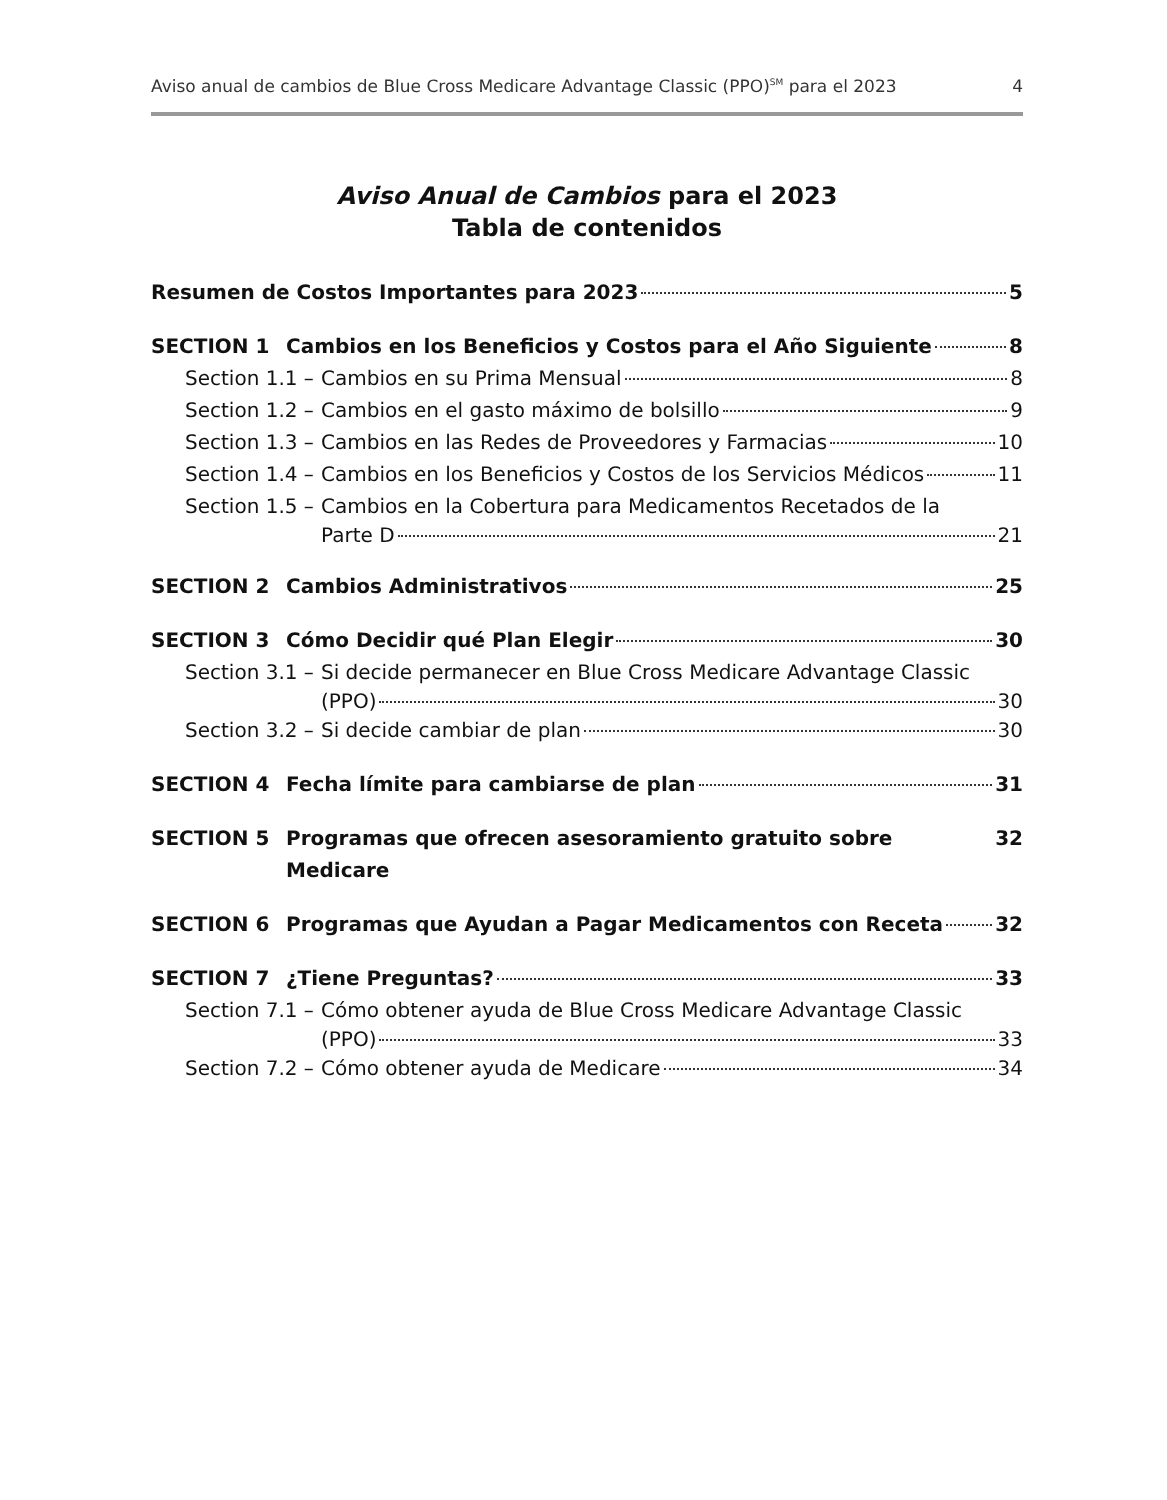Aviso anual de cambios de Blue Cross Medicare Advantage Classic (PPO)<sup>SM</sup> para el 2023 4
Aviso Anual de Cambios para el 2023
Tabla de contenidos
Resumen de Costos Importantes para 2023 5
SECTION 1 Cambios en los Beneficios y Costos para el Año Siguiente 8
Section 1.1 – Cambios en su Prima Mensual 8
Section 1.2 – Cambios en el gasto máximo de bolsillo 9
Section 1.3 – Cambios en las Redes de Proveedores y Farmacias 10
Section 1.4 – Cambios en los Beneficios y Costos de los Servicios Médicos 11
Section 1.5 – Cambios en la Cobertura para Medicamentos Recetados de la
Parte D 21
SECTION 2 Cambios Administrativos 25
SECTION 3 Cómo Decidir qué Plan Elegir 30
Section 3.1 – Si decide permanecer en Blue Cross Medicare Advantage Classic
(PPO) 30
Section 3.2 – Si decide cambiar de plan 30
SECTION 4 Fecha límite para cambiarse de plan 31
SECTION 5 Programas que ofrecen asesoramiento gratuito sobre Medicare 32
SECTION 6 Programas que Ayudan a Pagar Medicamentos con Receta 32
SECTION 7 ¿Tiene Preguntas? 33
Section 7.1 – Cómo obtener ayuda de Blue Cross Medicare Advantage Classic
(PPO) 33
Section 7.2 – Cómo obtener ayuda de Medicare 34